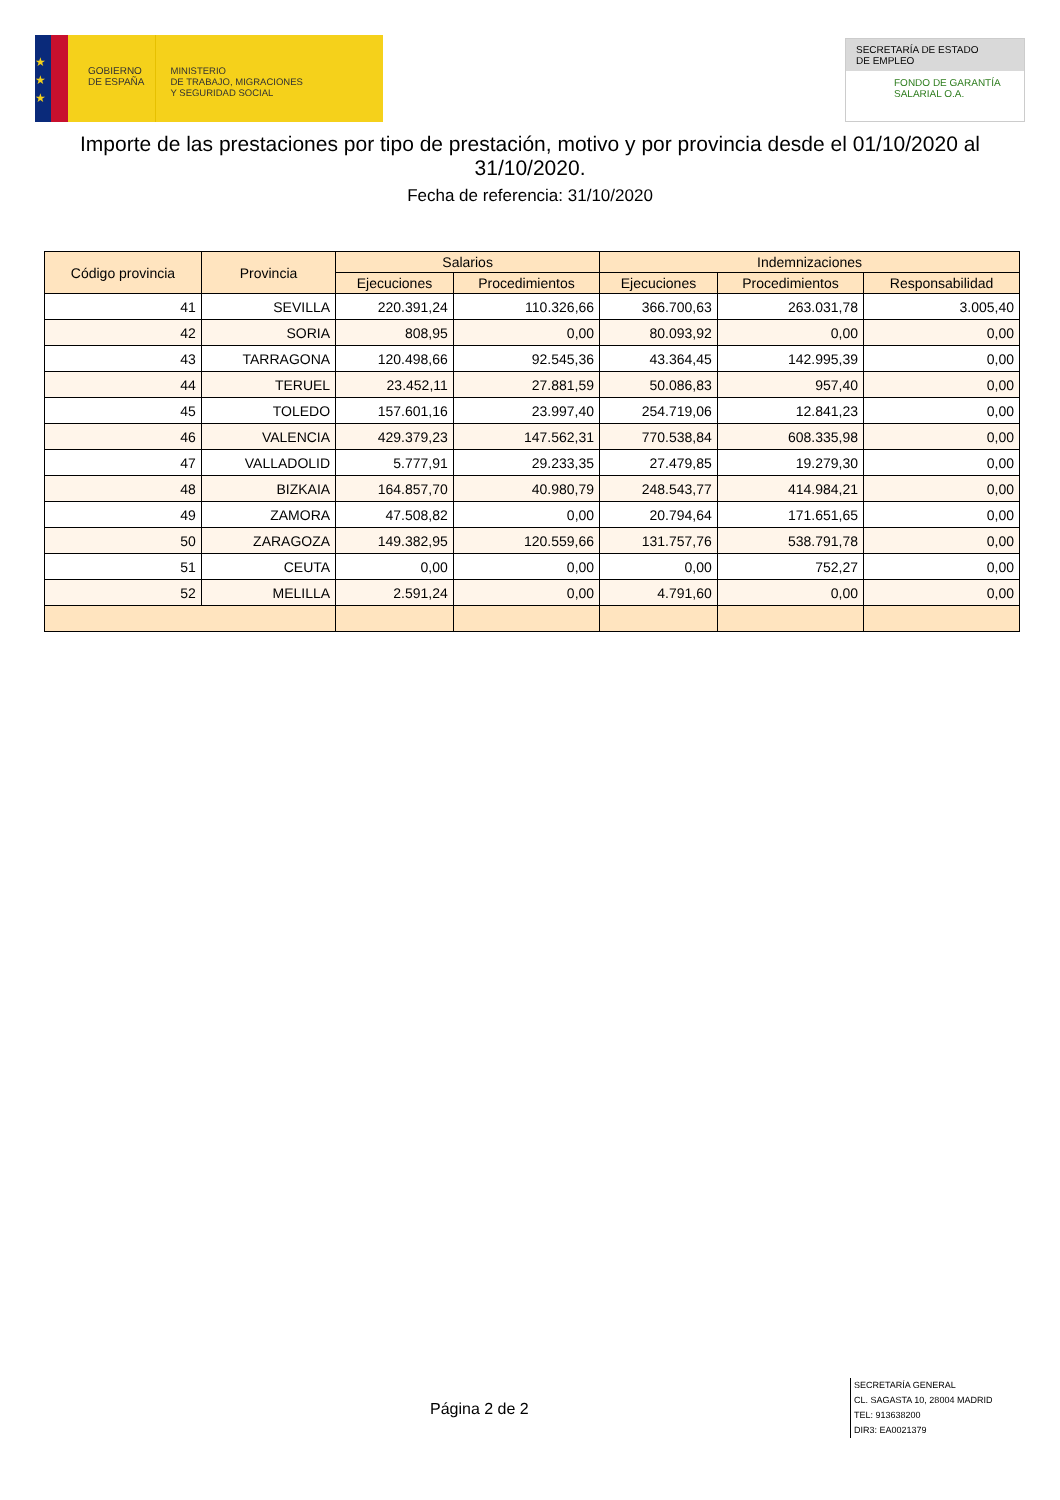★
★
★
GOBIERNO
DE ESPAÑA
MINISTERIO
DE TRABAJO, MIGRACIONES
Y SEGURIDAD SOCIAL
SECRETARÍA DE ESTADO
DE EMPLEO
FONDO DE GARANTÍA
SALARIAL O.A.
Importe de las prestaciones por tipo de prestación, motivo y por provincia desde el 01/10/2020 al 31/10/2020.
Fecha de referencia: 31/10/2020
| Código provincia | Provincia | Salarios | | Indemnizaciones | | |
| --- | --- | --- | --- | --- | --- | --- |
| | | Ejecuciones | Procedimientos | Ejecuciones | Procedimientos | Responsabilidad |
| 41 | SEVILLA | 220.391,24 | 110.326,66 | 366.700,63 | 263.031,78 | 3.005,40 |
| 42 | SORIA | 808,95 | 0,00 | 80.093,92 | 0,00 | 0,00 |
| 43 | TARRAGONA | 120.498,66 | 92.545,36 | 43.364,45 | 142.995,39 | 0,00 |
| 44 | TERUEL | 23.452,11 | 27.881,59 | 50.086,83 | 957,40 | 0,00 |
| 45 | TOLEDO | 157.601,16 | 23.997,40 | 254.719,06 | 12.841,23 | 0,00 |
| 46 | VALENCIA | 429.379,23 | 147.562,31 | 770.538,84 | 608.335,98 | 0,00 |
| 47 | VALLADOLID | 5.777,91 | 29.233,35 | 27.479,85 | 19.279,30 | 0,00 |
| 48 | BIZKAIA | 164.857,70 | 40.980,79 | 248.543,77 | 414.984,21 | 0,00 |
| 49 | ZAMORA | 47.508,82 | 0,00 | 20.794,64 | 171.651,65 | 0,00 |
| 50 | ZARAGOZA | 149.382,95 | 120.559,66 | 131.757,76 | 538.791,78 | 0,00 |
| 51 | CEUTA | 0,00 | 0,00 | 0,00 | 752,27 | 0,00 |
| 52 | MELILLA | 2.591,24 | 0,00 | 4.791,60 | 0,00 | 0,00 |
Página 2 de 2
SECRETARÍA GENERAL
CL. SAGASTA 10, 28004 MADRID
TEL: 913638200
DIR3: EA0021379